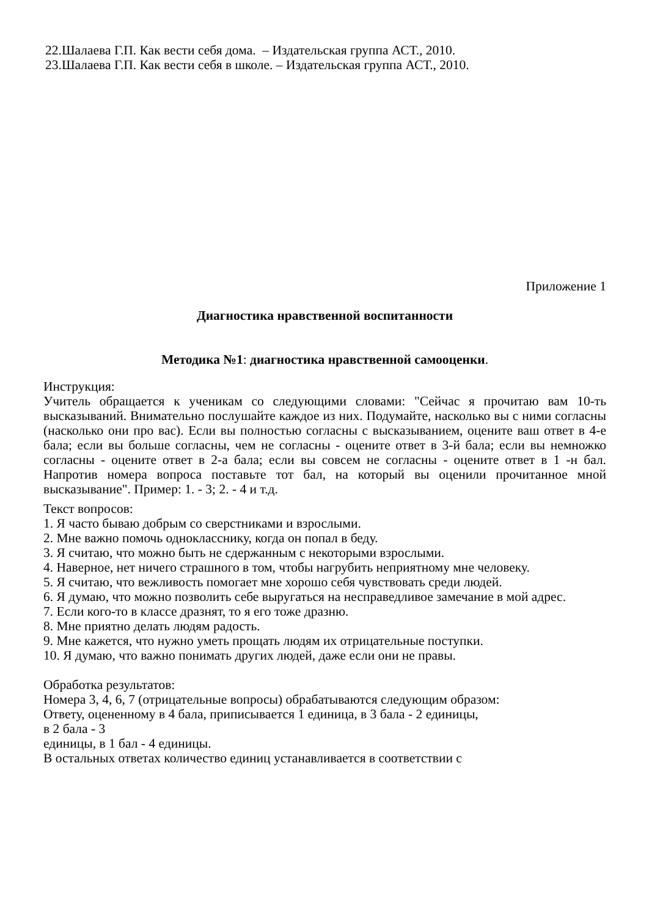22.Шалаева Г.П. Как вести себя дома. – Издательская группа АСТ., 2010.
23.Шалаева Г.П. Как вести себя в школе. – Издательская группа АСТ., 2010.
Приложение 1
Диагностика нравственной воспитанности
Методика №1: диагностика нравственной самооценки.
Инструкция:
Учитель обращается к ученикам со следующими словами: "Сейчас я прочитаю вам 10-ть высказываний. Внимательно послушайте каждое из них. Подумайте, насколько вы с ними согласны (насколько они про вас). Если вы полностью согласны с высказыванием, оцените ваш ответ в 4-е бала; если вы больше согласны, чем не согласны - оцените ответ в 3-й бала; если вы немножко согласны - оцените ответ в 2-а бала; если вы совсем не согласны - оцените ответ в 1 -н бал. Напротив номера вопроса поставьте тот бал, на который вы оценили прочитанное мной высказывание". Пример: 1. - 3; 2. - 4 и т.д.
Текст вопросов:
1. Я часто бываю добрым со сверстниками и взрослыми.
2. Мне важно помочь однокласснику, когда он попал в беду.
3. Я считаю, что можно быть не сдержанным с некоторыми взрослыми.
4. Наверное, нет ничего страшного в том, чтобы нагрубить неприятному мне человеку.
5. Я считаю, что вежливость помогает мне хорошо себя чувствовать среди людей.
6. Я думаю, что можно позволить себе выругаться на несправедливое замечание в мой адрес.
7. Если кого-то в классе дразнят, то я его тоже дразню.
8. Мне приятно делать людям радость.
9. Мне кажется, что нужно уметь прощать людям их отрицательные поступки.
10. Я думаю, что важно понимать других людей, даже если они не правы.
Обработка результатов:
Номера 3, 4, 6, 7 (отрицательные вопросы) обрабатываются следующим образом:
Ответу, оцененному в 4 бала, приписывается 1 единица, в 3 бала - 2 единицы,
в 2 бала - 3
единицы, в 1 бал - 4 единицы.
В остальных ответах количество единиц устанавливается в соответствии с